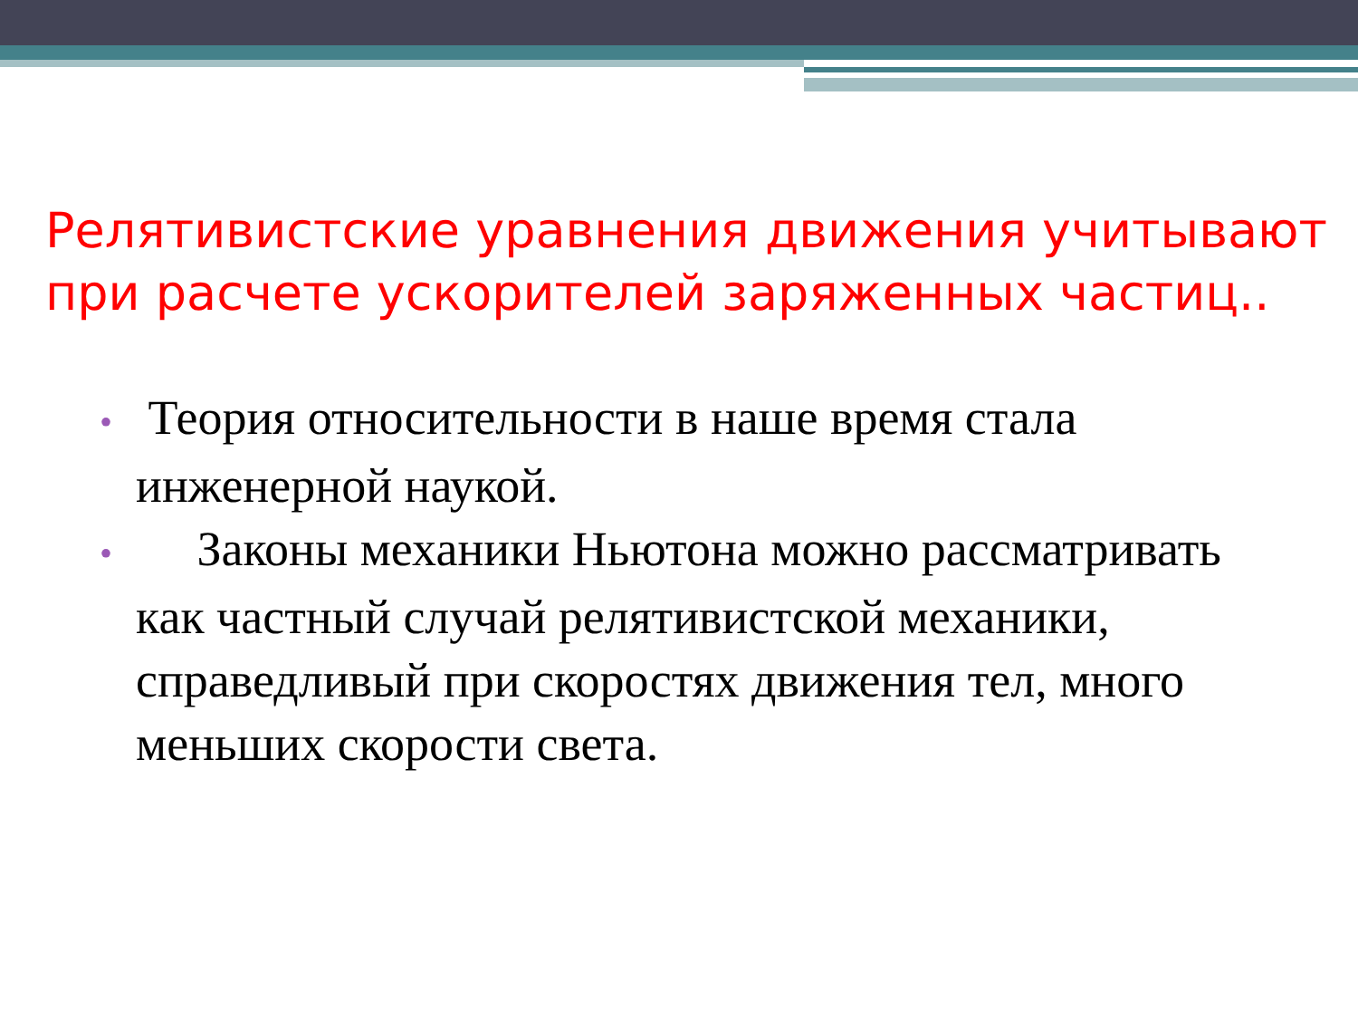Релятивистские уравнения движения учитывают при расчете ускорителей заряженных частиц..
• Теория относительности в наше время стала инженерной наукой.
• Законы механики Ньютона можно рассматривать как частный случай релятивистской механики, справедливый при скоростях движения тел, много меньших скорости света.